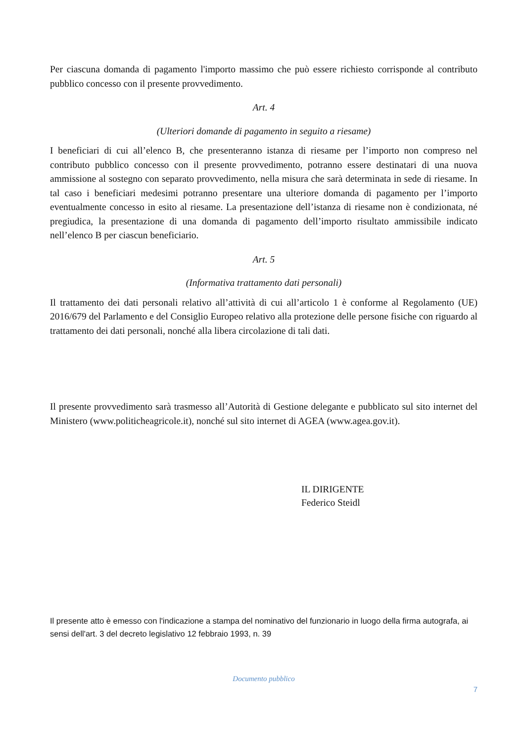Per ciascuna domanda di pagamento l'importo massimo che può essere richiesto corrisponde al contributo pubblico concesso con il presente provvedimento.
Art. 4
(Ulteriori domande di pagamento in seguito a riesame)
I beneficiari di cui all’elenco B, che presenteranno istanza di riesame per l’importo non compreso nel contributo pubblico concesso con il presente provvedimento, potranno essere destinatari di una nuova ammissione al sostegno con separato provvedimento, nella misura che sarà determinata in sede di riesame. In tal caso i beneficiari medesimi potranno presentare una ulteriore domanda di pagamento per l’importo eventualmente concesso in esito al riesame. La presentazione dell’istanza di riesame non è condizionata, né pregiudica, la presentazione di una domanda di pagamento dell’importo risultato ammissibile indicato nell’elenco B per ciascun beneficiario.
Art. 5
(Informativa trattamento dati personali)
Il trattamento dei dati personali relativo all’attività di cui all’articolo 1 è conforme al Regolamento (UE) 2016/679 del Parlamento e del Consiglio Europeo relativo alla protezione delle persone fisiche con riguardo al trattamento dei dati personali, nonché alla libera circolazione di tali dati.
Il presente provvedimento sarà trasmesso all’Autorità di Gestione delegante e pubblicato sul sito internet del Ministero (www.politicheagricole.it), nonché sul sito internet di AGEA (www.agea.gov.it).
IL DIRIGENTE
Federico Steidl
Il presente atto è emesso con l'indicazione a stampa del nominativo del funzionario in luogo della firma autografa, ai sensi dell'art. 3 del decreto legislativo 12 febbraio 1993, n. 39
Documento pubblico
7